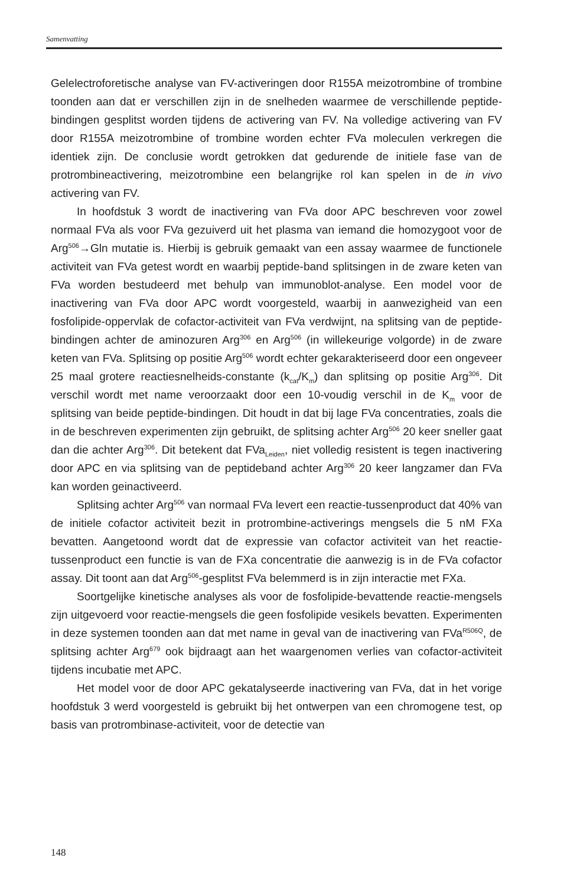Samenvatting
Gelelectroforetische analyse van FV-activeringen door R155A meizotrombine of trombine toonden aan dat er verschillen zijn in de snelheden waarmee de verschillende peptide-bindingen gesplitst worden tijdens de activering van FV. Na volledige activering van FV door R155A meizotrombine of trombine worden echter FVa moleculen verkregen die identiek zijn. De conclusie wordt getrokken dat gedurende de initiele fase van de protrombineactivering, meizotrombine een belangrijke rol kan spelen in de in vivo activering van FV.
In hoofdstuk 3 wordt de inactivering van FVa door APC beschreven voor zowel normaal FVa als voor FVa gezuiverd uit het plasma van iemand die homozygoot voor de Arg<sup>506</sup>→Gln mutatie is. Hierbij is gebruik gemaakt van een assay waarmee de functionele activiteit van FVa getest wordt en waarbij peptide-band splitsingen in de zware keten van FVa worden bestudeerd met behulp van immunoblot-analyse. Een model voor de inactivering van FVa door APC wordt voorgesteld, waarbij in aanwezigheid van een fosfolipide-oppervlak de cofactor-activiteit van FVa verdwijnt, na splitsing van de peptide-bindingen achter de aminozuren Arg<sup>306</sup> en Arg<sup>506</sup> (in willekeurige volgorde) in de zware keten van FVa. Splitsing op positie Arg<sup>506</sup> wordt echter gekarakteriseerd door een ongeveer 25 maal grotere reactiesnelheids-constante (k<sub>cat</sub>/K<sub>m</sub>) dan splitsing op positie Arg<sup>306</sup>. Dit verschil wordt met name veroorzaakt door een 10-voudig verschil in de K<sub>m</sub> voor de splitsing van beide peptide-bindingen. Dit houdt in dat bij lage FVa concentraties, zoals die in de beschreven experimenten zijn gebruikt, de splitsing achter Arg<sup>506</sup> 20 keer sneller gaat dan die achter Arg<sup>306</sup>. Dit betekent dat FVa<sub>Leiden</sub>, niet volledig resistent is tegen inactivering door APC en via splitsing van de peptideband achter Arg<sup>306</sup> 20 keer langzamer dan FVa kan worden geinactiveerd.
Splitsing achter Arg<sup>506</sup> van normaal FVa levert een reactie-tussenproduct dat 40% van de initiele cofactor activiteit bezit in protrombine-activerings mengsels die 5 nM FXa bevatten. Aangetoond wordt dat de expressie van cofactor activiteit van het reactie-tussenproduct een functie is van de FXa concentratie die aanwezig is in de FVa cofactor assay. Dit toont aan dat Arg<sup>506</sup>-gesplitst FVa belemmerd is in zijn interactie met FXa.
Soortgelijke kinetische analyses als voor de fosfolipide-bevattende reactie-mengsels zijn uitgevoerd voor reactie-mengsels die geen fosfolipide vesikels bevatten. Experimenten in deze systemen toonden aan dat met name in geval van de inactivering van FVa<sup>R506Q</sup>, de splitsing achter Arg<sup>679</sup> ook bijdraagt aan het waargenomen verlies van cofactor-activiteit tijdens incubatie met APC.
Het model voor de door APC gekatalyseerde inactivering van FVa, dat in het vorige hoofdstuk 3 werd voorgesteld is gebruikt bij het ontwerpen van een chromogene test, op basis van protrombinase-activiteit, voor de detectie van
148